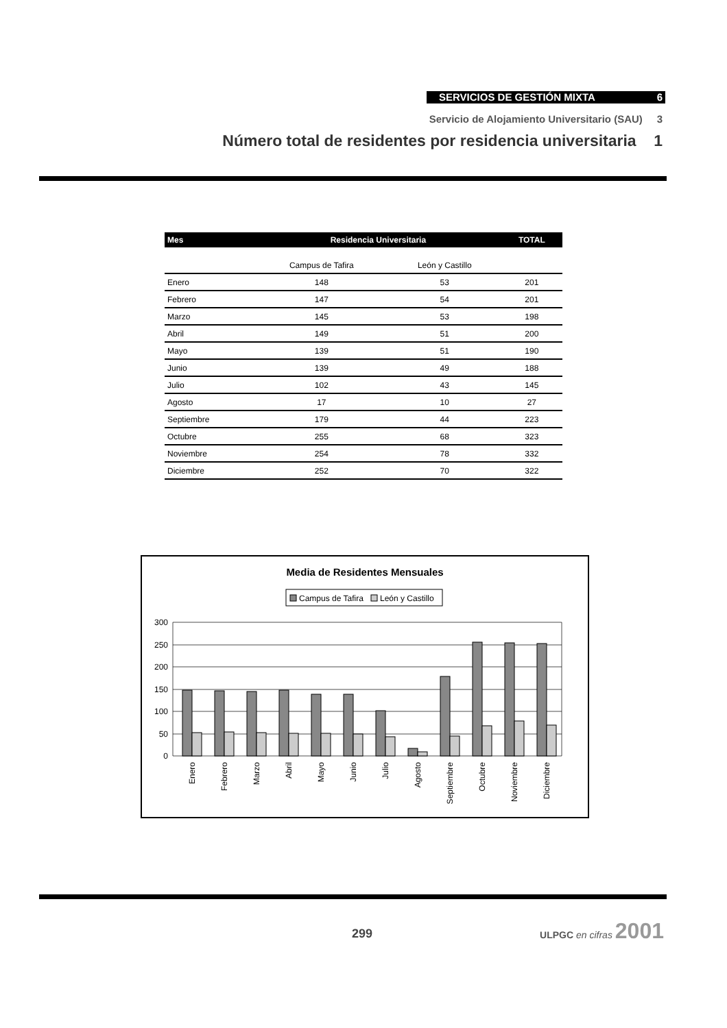SERVICIOS DE GESTIÓN MIXTA 6
Servicio de Alojamiento Universitario (SAU) 3
Número total de residentes por residencia universitaria 1
| Mes | Residencia Universitaria | | TOTAL |
| --- | --- | --- | --- |
| | Campus de Tafira | León y Castillo | |
| Enero | 148 | 53 | 201 |
| Febrero | 147 | 54 | 201 |
| Marzo | 145 | 53 | 198 |
| Abril | 149 | 51 | 200 |
| Mayo | 139 | 51 | 190 |
| Junio | 139 | 49 | 188 |
| Julio | 102 | 43 | 145 |
| Agosto | 17 | 10 | 27 |
| Septiembre | 179 | 44 | 223 |
| Octubre | 255 | 68 | 323 |
| Noviembre | 254 | 78 | 332 |
| Diciembre | 252 | 70 | 322 |
Media de Residentes Mensuales
Campus de Tafira
León y Castillo
300
250
200
150
100
50
0
Enero
Febrero
Marzo
Abril
Mayo
Junio
Julio
Agosto
Septiembre
Octubre
Noviembre
Diciembre
299
ULPGC en cifras 2001